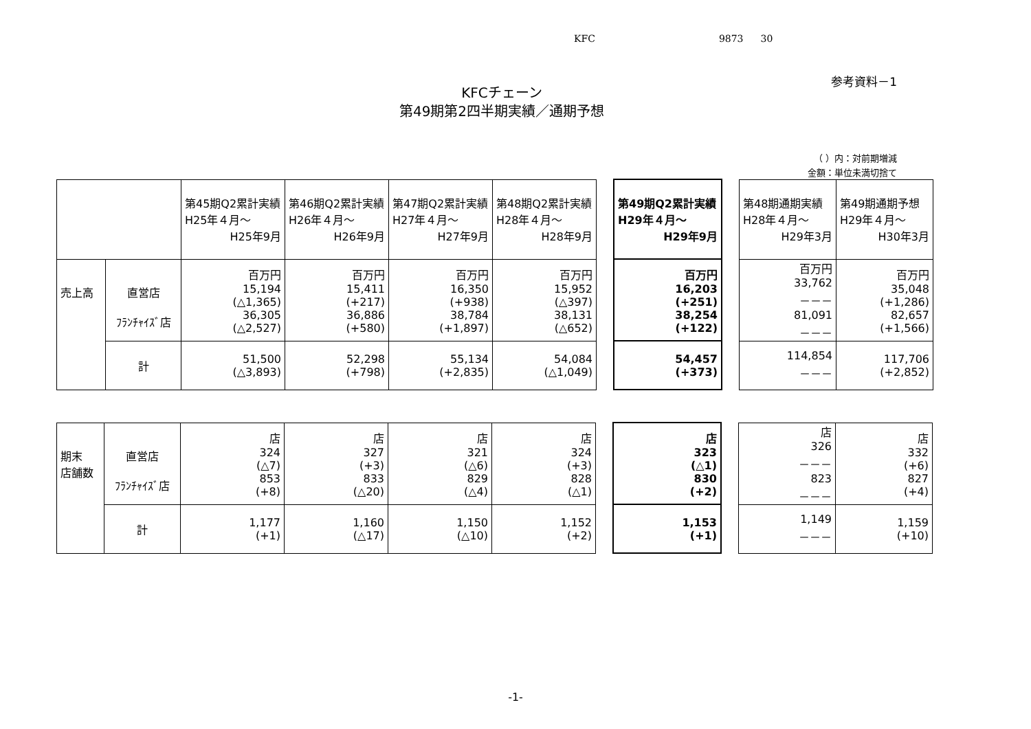KFC 9873 30
参考資料－1
KFCチェーン
第49期第2四半期実績／通期予想
（ ）内：対前期増減
金額：単位未満切捨て
| | | 第45期Q2累計実績 H25年４月～ H25年9月 | 第46期Q2累計実績 H26年４月～ H26年9月 | 第47期Q2累計実績 H27年４月～ H27年9月 | 第48期Q2累計実績 H28年４月～ H28年9月 | | 第49期Q2累計実績 H29年４月～ H29年9月 | | 第48期通期実績 H28年４月～ H29年3月 | 第49期通期予想 H29年４月～ H30年3月 |
| 売上高 | 直営店 ﾌﾗﾝﾁｬｲｽﾞ店 | 百万円 15,194 (△1,365) 36,305 (△2,527) | 百万円 15,411 (+217) 36,886 (+580) | 百万円 16,350 (+938) 38,784 (+1,897) | 百万円 15,952 (△397) 38,131 (△652) | | 百万円 16,203 (+251) 38,254 (+122) | | 百万円 33,762 －－－ 81,091 －－－ | 百万円 35,048 (+1,286) 82,657 (+1,566) |
| | 計 | 51,500 (△3,893) | 52,298 (+798) | 55,134 (+2,835) | 54,084 (△1,049) | | 54,457 (+373) | | 114,854 －－－ | 117,706 (+2,852) |
| 期末 店舗数 | 直営店 ﾌﾗﾝﾁｬｲｽﾞ店 | 店 324 (△7) 853 (+8) | 店 327 (+3) 833 (△20) | 店 321 (△6) 829 (△4) | 店 324 (+3) 828 (△1) | | 店 323 (△1) 830 (+2) | | 店 326 －－－ 823 －－－ | 店 332 (+6) 827 (+4) |
| | 計 | 1,177 (+1) | 1,160 (△17) | 1,150 (△10) | 1,152 (+2) | | 1,153 (+1) | | 1,149 －－－ | 1,159 (+10) |
-1-